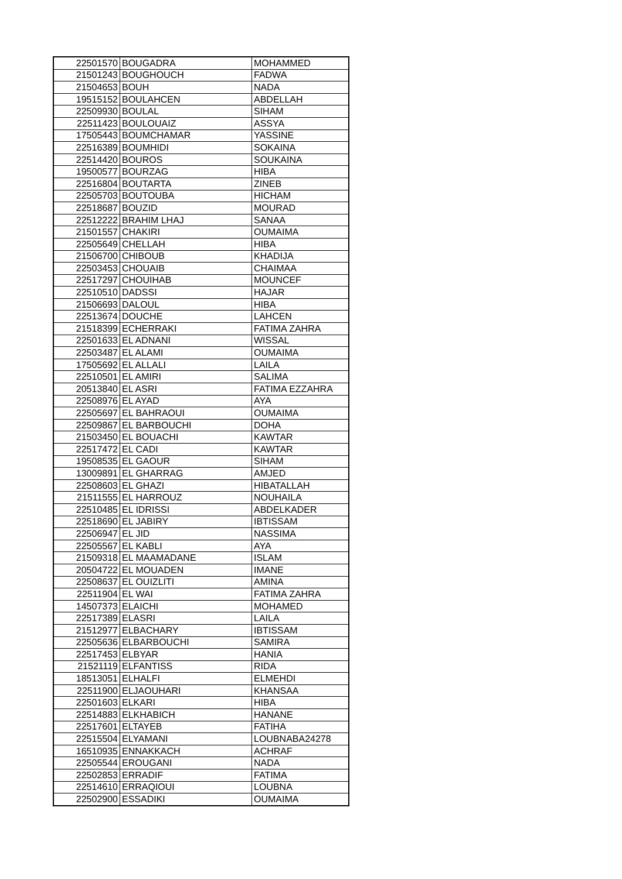| 22501570 | BOUGADRA | MOHAMMED |
| 21501243 | BOUGHOUCH | FADWA |
| 21504653 | BOUH | NADA |
| 19515152 | BOULAHCEN | ABDELLAH |
| 22509930 | BOULAL | SIHAM |
| 22511423 | BOULOUAIZ | ASSYA |
| 17505443 | BOUMCHAMAR | YASSINE |
| 22516389 | BOUMHIDI | SOKAINA |
| 22514420 | BOUROS | SOUKAINA |
| 19500577 | BOURZAG | HIBA |
| 22516804 | BOUTARTA | ZINEB |
| 22505703 | BOUTOUBA | HICHAM |
| 22518687 | BOUZID | MOURAD |
| 22512222 | BRAHIM LHAJ | SANAA |
| 21501557 | CHAKIRI | OUMAIMA |
| 22505649 | CHELLAH | HIBA |
| 21506700 | CHIBOUB | KHADIJA |
| 22503453 | CHOUAIB | CHAIMAA |
| 22517297 | CHOUIHAB | MOUNCEF |
| 22510510 | DADSSI | HAJAR |
| 21506693 | DALOUL | HIBA |
| 22513674 | DOUCHE | LAHCEN |
| 21518399 | ECHERRAKI | FATIMA ZAHRA |
| 22501633 | EL ADNANI | WISSAL |
| 22503487 | EL ALAMI | OUMAIMA |
| 17505692 | EL ALLALI | LAILA |
| 22510501 | EL AMIRI | SALIMA |
| 20513840 | EL ASRI | FATIMA EZZAHRA |
| 22508976 | EL AYAD | AYA |
| 22505697 | EL BAHRAOUI | OUMAIMA |
| 22509867 | EL BARBOUCHI | DOHA |
| 21503450 | EL BOUACHI | KAWTAR |
| 22517472 | EL CADI | KAWTAR |
| 19508535 | EL GAOUR | SIHAM |
| 13009891 | EL GHARRAG | AMJED |
| 22508603 | EL GHAZI | HIBATALLAH |
| 21511555 | EL HARROUZ | NOUHAILA |
| 22510485 | EL IDRISSI | ABDELKADER |
| 22518690 | EL JABIRY | IBTISSAM |
| 22506947 | EL JID | NASSIMA |
| 22505567 | EL KABLI | AYA |
| 21509318 | EL MAAMADANE | ISLAM |
| 20504722 | EL MOUADEN | IMANE |
| 22508637 | EL OUIZLITI | AMINA |
| 22511904 | EL WAI | FATIMA ZAHRA |
| 14507373 | ELAICHI | MOHAMED |
| 22517389 | ELASRI | LAILA |
| 21512977 | ELBACHARY | IBTISSAM |
| 22505636 | ELBARBOUCHI | SAMIRA |
| 22517453 | ELBYAR | HANIA |
| 21521119 | ELFANTISS | RIDA |
| 18513051 | ELHALFI | ELMEHDI |
| 22511900 | ELJAOUHARI | KHANSAA |
| 22501603 | ELKARI | HIBA |
| 22514883 | ELKHABICH | HANANE |
| 22517601 | ELTAYEB | FATIHA |
| 22515504 | ELYAMANI | LOUBNABA24278 |
| 16510935 | ENNAKKACH | ACHRAF |
| 22505544 | EROUGANI | NADA |
| 22502853 | ERRADIF | FATIMA |
| 22514610 | ERRAQIOUI | LOUBNA |
| 22502900 | ESSADIKI | OUMAIMA |